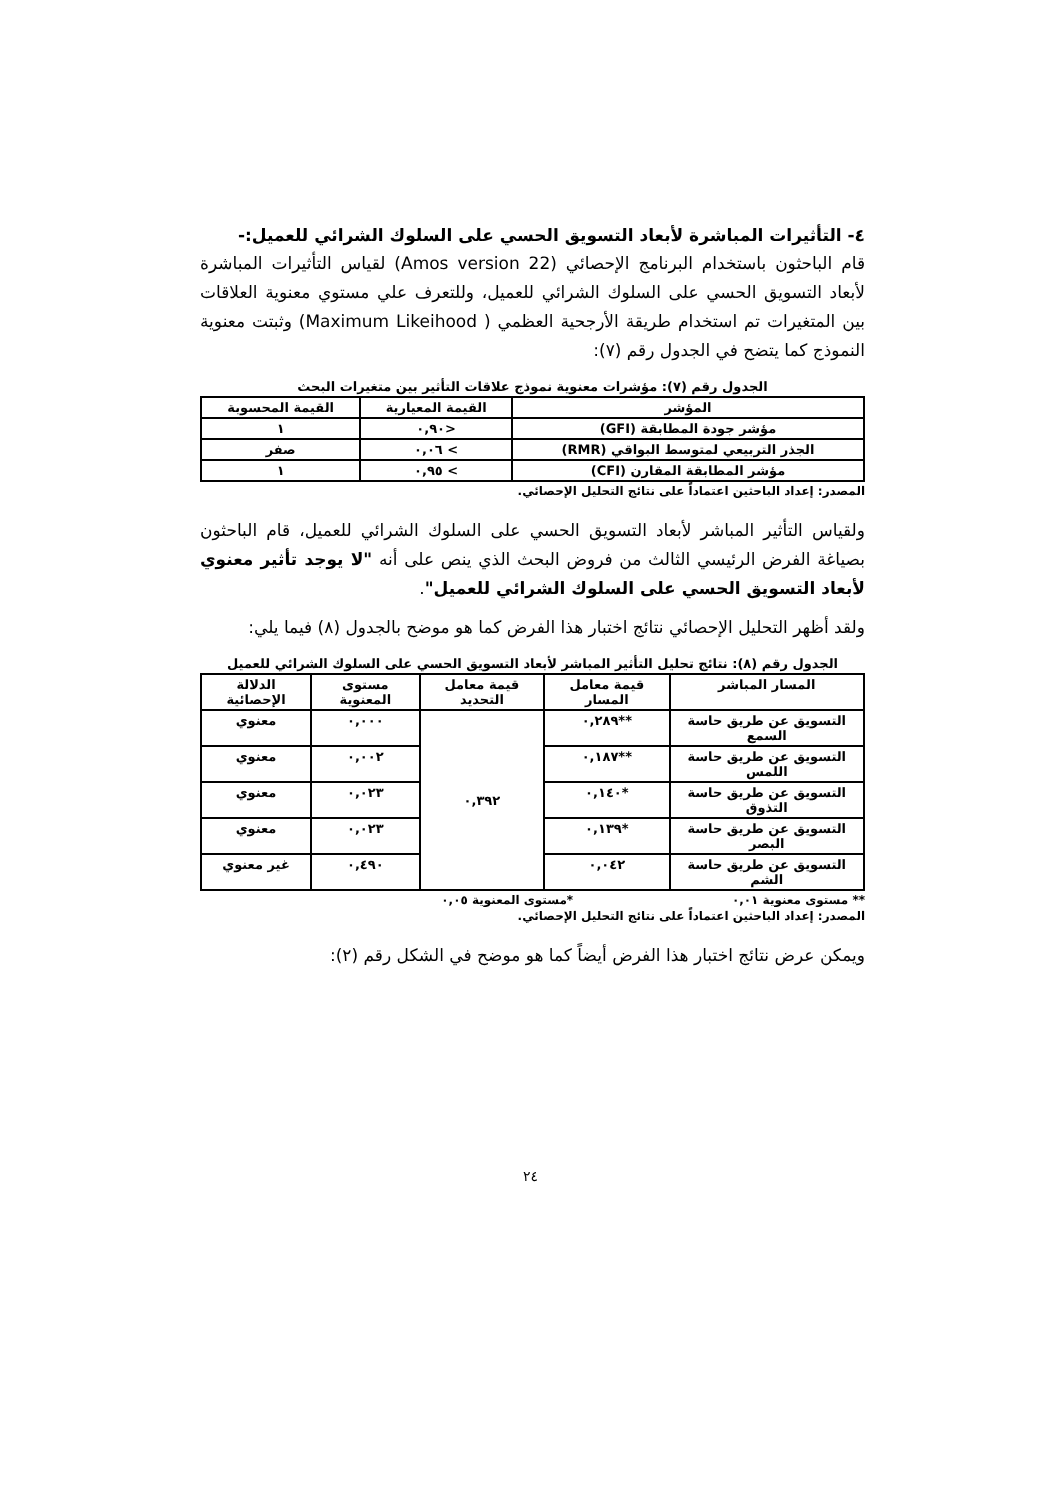٤- التأثيرات المباشرة لأبعاد التسويق الحسي على السلوك الشرائي للعميل:-
قام الباحثون باستخدام البرنامج الإحصائي (Amos version 22) لقياس التأثيرات المباشرة لأبعاد التسويق الحسي على السلوك الشرائي للعميل، وللتعرف علي مستوي معنوية العلاقات بين المتغيرات تم استخدام طريقة الأرجحية العظمي ( Maximum Likeihood) وثبتت معنوية النموذج كما يتضح في الجدول رقم (٧):
الجدول رقم (٧): مؤشرات معنوية نموذج علاقات التأثير بين متغيرات البحث
| المؤشر | القيمة المعيارية | القيمة المحسوبة |
| --- | --- | --- |
| مؤشر جودة المطابقة (GFI) | <٠,٩٠ | ١ |
| الجذر التربيعي لمتوسط البواقي (RMR) | > ٠,٠٦ | صفر |
| مؤشر المطابقة المقارن (CFI) | > ٠,٩٥ | ١ |
المصدر: إعداد الباحثين اعتماداً على نتائج التحليل الإحصائي.
ولقياس التأثير المباشر لأبعاد التسويق الحسي على السلوك الشرائي للعميل، قام الباحثون بصياغة الفرض الرئيسي الثالث من فروض البحث الذي ينص على أنه "لا يوجد تأثير معنوي لأبعاد التسويق الحسي على السلوك الشرائي للعميل".
ولقد أظهر التحليل الإحصائي نتائج اختبار هذا الفرض كما هو موضح بالجدول (٨) فيما يلي:
الجدول رقم (٨): نتائج تحليل التأثير المباشر لأبعاد التسويق الحسي على السلوك الشرائي للعميل
| المسار المباشر | قيمة معامل المسار | قيمة معامل التحديد | مستوى المعنوية | الدلالة الإحصائية |
| --- | --- | --- | --- | --- |
| التسويق عن طريق حاسة السمع | **٠,٢٨٩ | ٠,٣٩٢ | ٠,٠٠٠ | معنوي |
| التسويق عن طريق حاسة اللمس | **٠,١٨٧ | | ٠,٠٠٢ | معنوي |
| التسويق عن طريق حاسة التذوق | *٠,١٤٠ | | ٠,٠٢٣ | معنوي |
| التسويق عن طريق حاسة البصر | *٠,١٣٩ | | ٠,٠٢٣ | معنوي |
| التسويق عن طريق حاسة الشم | ٠,٠٤٢ | | ٠,٤٩٠ | غير معنوي |
** مستوى معنوية ٠,٠١ *مستوى المعنوية ٠,٠٥
المصدر: إعداد الباحثين اعتماداً على نتائج التحليل الإحصائي.
ويمكن عرض نتائج اختبار هذا الفرض أيضاً كما هو موضح في الشكل رقم (٢):
٢٤